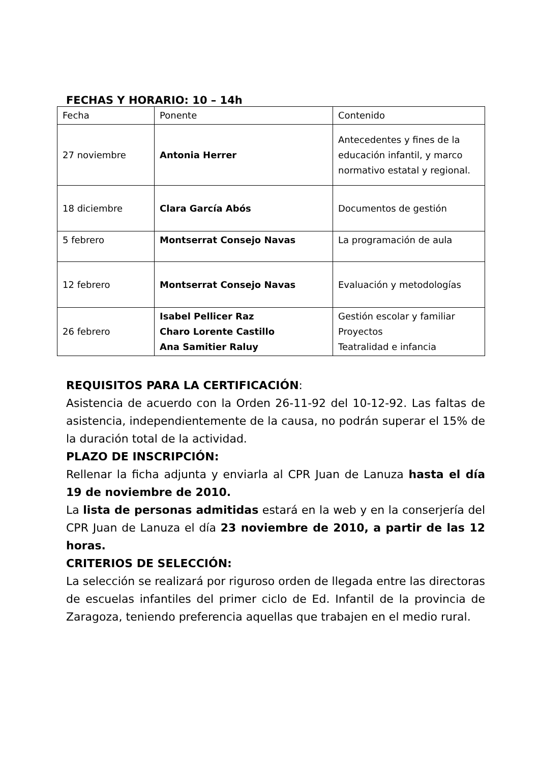FECHAS Y HORARIO: 10 – 14h
| Fecha | Ponente | Contenido |
| 27 noviembre | Antonia Herrer | Antecedentes y fines de la educación infantil, y marco normativo estatal y regional. |
| 18 diciembre | Clara García Abós | Documentos de gestión |
| 5 febrero | Montserrat Consejo Navas | La programación de aula |
| 12 febrero | Montserrat Consejo Navas | Evaluación y metodologías |
| 26 febrero | Isabel Pellicer Raz Charo Lorente Castillo Ana Samitier Raluy | Gestión escolar y familiar Proyectos Teatralidad e infancia |
REQUISITOS PARA LA CERTIFICACIÓN:
Asistencia de acuerdo con la Orden 26-11-92 del 10-12-92. Las faltas de asistencia, independientemente de la causa, no podrán superar el 15% de la duración total de la actividad.
PLAZO DE INSCRIPCIÓN:
Rellenar la ficha adjunta y enviarla al CPR Juan de Lanuza hasta el día 19 de noviembre de 2010.
La lista de personas admitidas estará en la web y en la conserjería del CPR Juan de Lanuza el día 23 noviembre de 2010, a partir de las 12 horas.
CRITERIOS DE SELECCIÓN:
La selección se realizará por riguroso orden de llegada entre las directoras de escuelas infantiles del primer ciclo de Ed. Infantil de la provincia de Zaragoza, teniendo preferencia aquellas que trabajen en el medio rural.